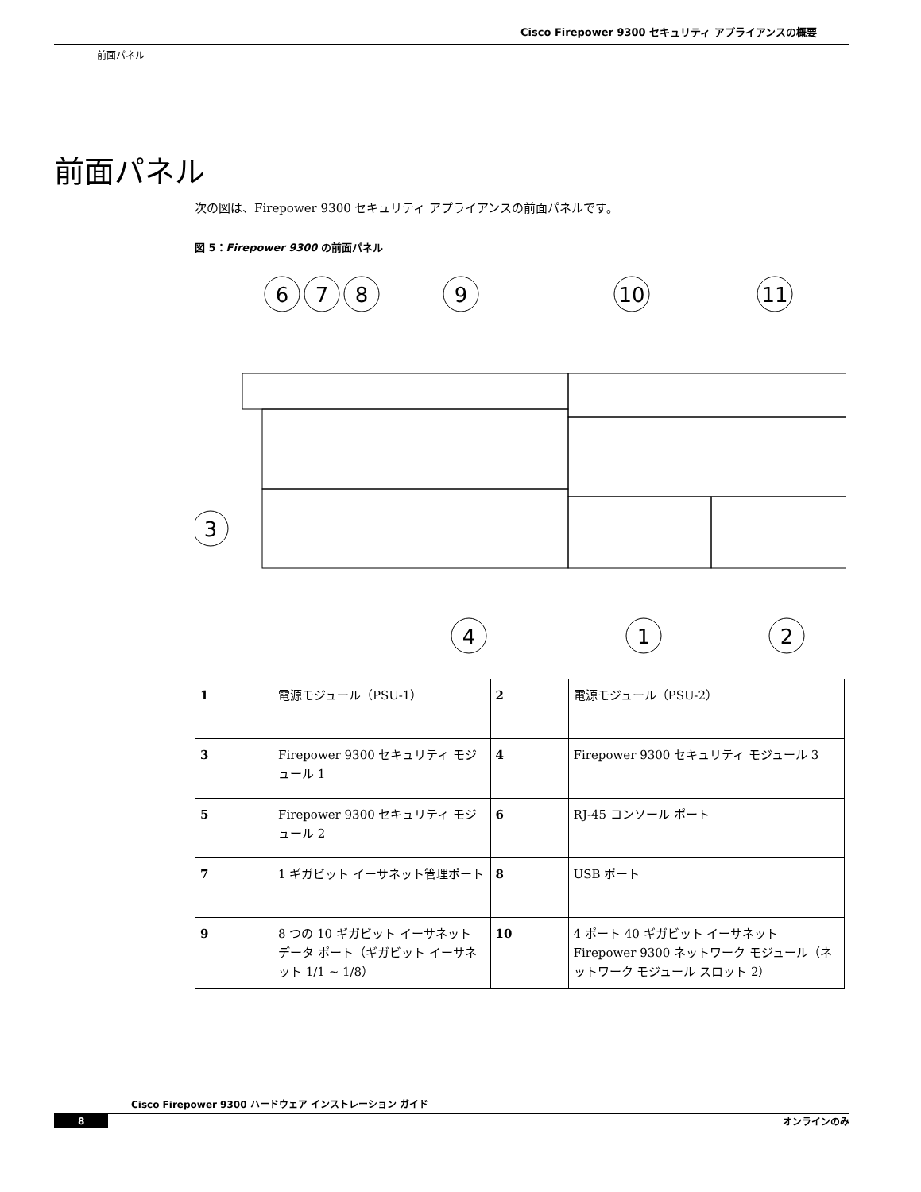Cisco Firepower 9300 セキュリティ アプライアンスの概要
前面パネル
前面パネル
次の図は、Firepower 9300 セキュリティ アプライアンスの前面パネルです。
図 5：Firepower 9300 の前面パネル
6
7
8
9
10
11
3
4
1
2
| 1 | 電源モジュール（PSU-1） | 2 | 電源モジュール（PSU-2） |
| 3 | Firepower 9300 セキュリティ モジュール 1 | 4 | Firepower 9300 セキュリティ モジュール 3 |
| 5 | Firepower 9300 セキュリティ モジュール 2 | 6 | RJ-45 コンソール ポート |
| 7 | 1 ギガビット イーサネット管理ポート | 8 | USB ポート |
| 9 | 8 つの 10 ギガビット イーサネット データ ポート（ギガビット イーサネット 1/1 ~ 1/8） | 10 | 4 ポート 40 ギガビット イーサネット Firepower 9300 ネットワーク モジュール（ネットワーク モジュール スロット 2） |
Cisco Firepower 9300 ハードウェア インストレーション ガイド
8 オンラインのみ